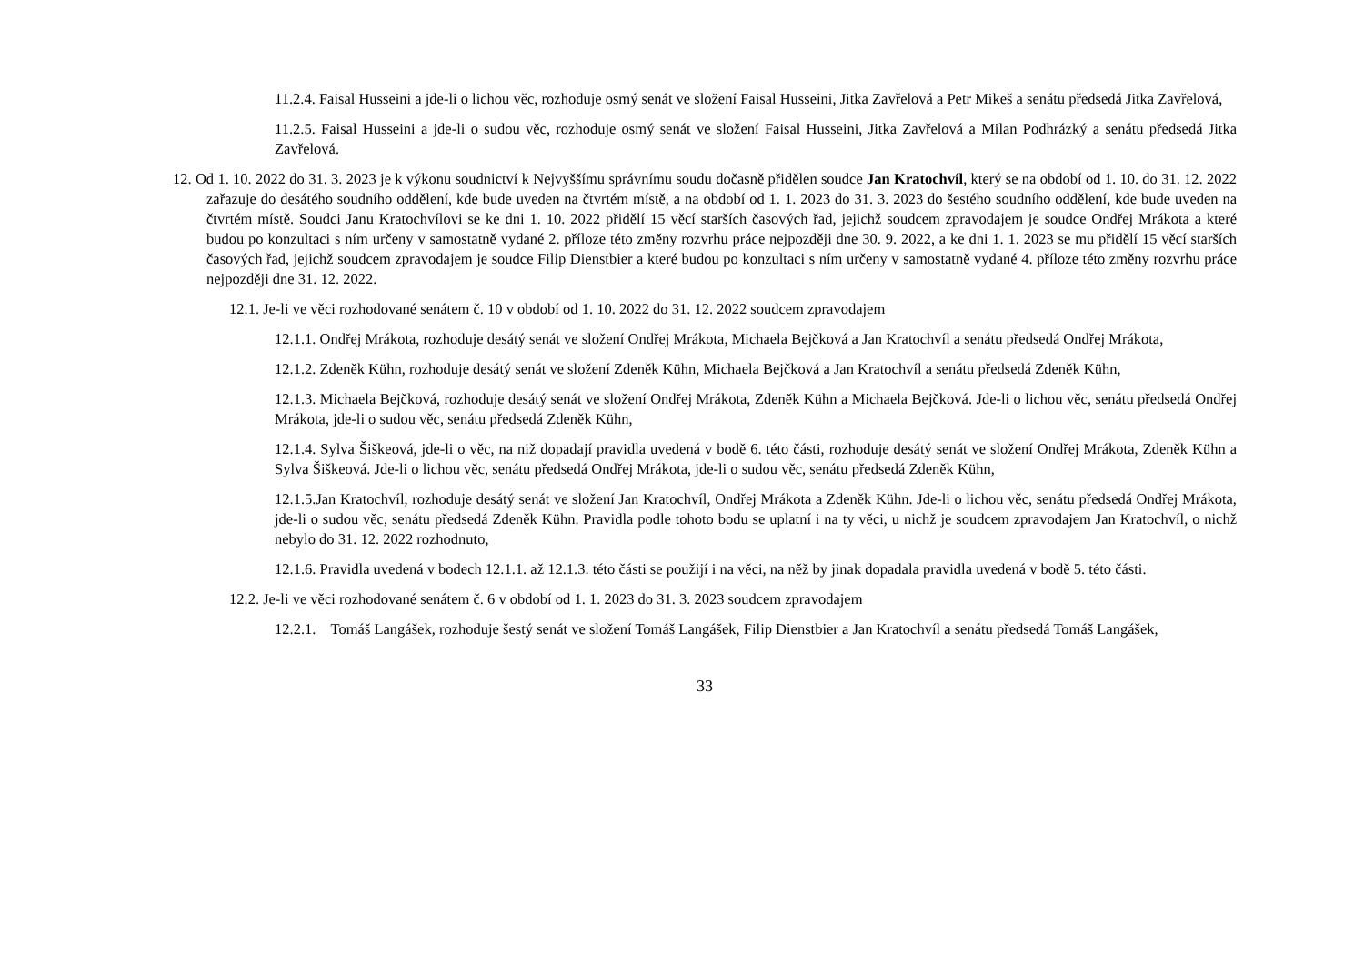11.2.4. Faisal Husseini a jde-li o lichou věc, rozhoduje osmý senát ve složení Faisal Husseini, Jitka Zavřelová a Petr Mikeš a senátu předsedá Jitka Zavřelová,
11.2.5. Faisal Husseini a jde-li o sudou věc, rozhoduje osmý senát ve složení Faisal Husseini, Jitka Zavřelová a Milan Podhrázký a senátu předsedá Jitka Zavřelová.
12. Od 1. 10. 2022 do 31. 3. 2023 je k výkonu soudnictví k Nejvyššímu správnímu soudu dočasně přidělen soudce Jan Kratochvíl, který se na období od 1. 10. do 31. 12. 2022 zařazuje do desátého soudního oddělení, kde bude uveden na čtvrtém místě, a na období od 1. 1. 2023 do 31. 3. 2023 do šestého soudního oddělení, kde bude uveden na čtvrtém místě. Soudci Janu Kratochvílovi se ke dni 1. 10. 2022 přidělí 15 věcí starších časových řad, jejichž soudcem zpravodajem je soudce Ondřej Mrákota a které budou po konzultaci s ním určeny v samostatně vydané 2. příloze této změny rozvrhu práce nejpozději dne 30. 9. 2022, a ke dni 1. 1. 2023 se mu přidělí 15 věcí starších časových řad, jejichž soudcem zpravodajem je soudce Filip Dienstbier a které budou po konzultaci s ním určeny v samostatně vydané 4. příloze této změny rozvrhu práce nejpozději dne 31. 12. 2022.
12.1. Je-li ve věci rozhodované senátem č. 10 v období od 1. 10. 2022 do 31. 12. 2022 soudcem zpravodajem
12.1.1. Ondřej Mrákota, rozhoduje desátý senát ve složení Ondřej Mrákota, Michaela Bejčková a Jan Kratochvíl a senátu předsedá Ondřej Mrákota,
12.1.2. Zdeněk Kühn, rozhoduje desátý senát ve složení Zdeněk Kühn, Michaela Bejčková a Jan Kratochvíl a senátu předsedá Zdeněk Kühn,
12.1.3. Michaela Bejčková, rozhoduje desátý senát ve složení Ondřej Mrákota, Zdeněk Kühn a Michaela Bejčková. Jde-li o lichou věc, senátu předsedá Ondřej Mrákota, jde-li o sudou věc, senátu předsedá Zdeněk Kühn,
12.1.4. Sylva Šiškeová, jde-li o věc, na niž dopadají pravidla uvedená v bodě 6. této části, rozhoduje desátý senát ve složení Ondřej Mrákota, Zdeněk Kühn a Sylva Šiškeová. Jde-li o lichou věc, senátu předsedá Ondřej Mrákota, jde-li o sudou věc, senátu předsedá Zdeněk Kühn,
12.1.5.Jan Kratochvíl, rozhoduje desátý senát ve složení Jan Kratochvíl, Ondřej Mrákota a Zdeněk Kühn. Jde-li o lichou věc, senátu předsedá Ondřej Mrákota, jde-li o sudou věc, senátu předsedá Zdeněk Kühn. Pravidla podle tohoto bodu se uplatní i na ty věci, u nichž je soudcem zpravodajem Jan Kratochvíl, o nichž nebylo do 31. 12. 2022 rozhodnuto,
12.1.6. Pravidla uvedená v bodech 12.1.1. až 12.1.3. této části se použijí i na věci, na něž by jinak dopadala pravidla uvedená v bodě 5. této části.
12.2. Je-li ve věci rozhodované senátem č. 6 v období od 1. 1. 2023 do 31. 3. 2023 soudcem zpravodajem
12.2.1. Tomáš Langášek, rozhoduje šestý senát ve složení Tomáš Langášek, Filip Dienstbier a Jan Kratochvíl a senátu předsedá Tomáš Langášek,
33